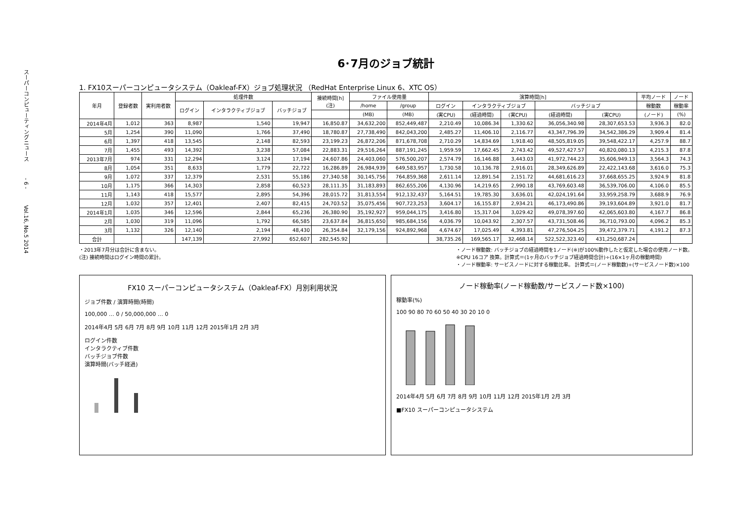スーパーコンピューティングニュース　　　- 6 -　　　Vol.16, No.5 2014
6･7月のジョブ統計
1. FX10スーパーコンピュータシステム（Oakleaf-FX）ジョブ処理状況 （RedHat Enterprise Linux 6、XTC OS）
| 年月 | 登録者数 | 実利用者数 | 処理件数 | | | 接続時間[h] (注) | ファイル使用量 | | 演算時間[h] | | | | | 平均ノード | ノード |
| --- | --- | --- | --- | --- | --- | --- | --- | --- | --- | --- | --- | --- | --- | --- | --- |
| | | | ログイン | インタラクティブジョブ | バッチジョブ | | /home | /group | ログイン | インタラクティブジョブ | | バッチジョブ | | 稼動数 | 稼動率 |
| | | | | | | | (MB) | (MB) | (実CPU) | (経過時間) | (実CPU) | (経過時間) | (実CPU) | (ノード) | (%) |
| 2014年4月 | 1,012 | 363 | 8,987 | 1,540 | 19,947 | 16,850.87 | 34,632,200 | 852,449,487 | 2,210.49 | 10,086.34 | 1,330.62 | 36,056,340.98 | 28,307,653.53 | 3,936.3 | 82.0 |
| 5月 | 1,254 | 390 | 11,090 | 1,766 | 37,490 | 18,780.87 | 27,738,490 | 842,043,200 | 2,485.27 | 11,406.10 | 2,116.77 | 43,347,796.39 | 34,542,386.29 | 3,909.4 | 81.4 |
| 6月 | 1,397 | 418 | 13,545 | 2,148 | 82,593 | 23,199.23 | 26,872,206 | 871,678,708 | 2,710.29 | 14,834.69 | 1,918.40 | 48,505,819.05 | 39,548,422.17 | 4,257.9 | 88.7 |
| 7月 | 1,455 | 493 | 14,392 | 3,238 | 57,084 | 22,883.31 | 29,516,264 | 887,191,245 | 1,959.59 | 17,662.45 | 2,743.42 | 49,527,427.57 | 40,820,080.13 | 4,215.3 | 87.8 |
| 2013年7月 | 974 | 331 | 12,294 | 3,124 | 17,194 | 24,607.86 | 24,403,060 | 576,500,207 | 2,574.79 | 16,146.88 | 3,443.03 | 41,972,744.23 | 35,606,949.13 | 3,564.3 | 74.3 |
| 8月 | 1,054 | 351 | 8,633 | 1,779 | 22,722 | 16,286.89 | 26,984,939 | 649,583,957 | 1,730.58 | 10,136.78 | 2,916.01 | 28,349,626.89 | 22,422,143.68 | 3,616.0 | 75.3 |
| 9月 | 1,072 | 337 | 12,379 | 2,531 | 55,186 | 27,340.58 | 30,145,756 | 764,859,368 | 2,611.14 | 12,891.54 | 2,151.72 | 44,681,616.23 | 37,668,655.25 | 3,924.9 | 81.8 |
| 10月 | 1,175 | 366 | 14,303 | 2,858 | 60,523 | 28,111.35 | 31,183,893 | 862,655,206 | 4,130.96 | 14,219.65 | 2,990.18 | 43,769,603.48 | 36,539,706.00 | 4,106.0 | 85.5 |
| 11月 | 1,143 | 418 | 15,577 | 2,895 | 54,396 | 28,015.72 | 31,813,554 | 912,132,437 | 5,164.51 | 19,785.30 | 3,636.01 | 42,024,191.64 | 33,959,258.79 | 3,688.9 | 76.9 |
| 12月 | 1,032 | 357 | 12,401 | 2,407 | 82,415 | 24,703.52 | 35,075,456 | 907,723,253 | 3,604.17 | 16,155.87 | 2,934.21 | 46,173,490.86 | 39,193,604.89 | 3,921.0 | 81.7 |
| 2014年1月 | 1,035 | 346 | 12,596 | 2,844 | 65,236 | 26,380.90 | 35,192,927 | 959,044,175 | 3,416.80 | 15,317.04 | 3,029.42 | 49,078,397.60 | 42,065,603.80 | 4,167.7 | 86.8 |
| 2月 | 1,030 | 319 | 11,096 | 1,792 | 66,585 | 23,637.84 | 36,815,650 | 985,684,156 | 4,036.79 | 10,043.92 | 2,307.57 | 43,731,508.46 | 36,710,793.00 | 4,096.2 | 85.3 |
| 3月 | 1,132 | 326 | 12,140 | 2,194 | 48,430 | 26,354.84 | 32,179,156 | 924,892,968 | 4,674.67 | 17,025.49 | 4,393.81 | 47,276,504.25 | 39,472,379.71 | 4,191.2 | 87.3 |
| 合計 | | | 147,139 | 27,992 | 652,607 | 282,545.92 | | | 38,735.26 | 169,565.17 | 32,468.14 | 522,522,323.40 | 431,250,687.24 | | |
・2013年7月分は合計に含まない。
(注) 接続時間はログイン時間の累計。
・ノード稼動数: バッチジョブの経過時間を1ノード(※)が100%動作したと仮定した場合の使用ノード数。
※CPU 16コア 換算。計算式＝(1ヶ月のバッチジョブ経過時間合計)÷(16×1ヶ月の稼動時間)
・ノード稼動率: サービスノードに対する稼動比率。 計算式＝(ノード稼動数)÷(サービスノード数)×100
FX10 スーパーコンピュータシステム（Oakleaf-FX）月別利用状況
ジョブ件数 / 演算時間(時間)
100,000 … 0 / 50,000,000 … 0
2014年4月 5月 6月 7月 8月 9月 10月 11月 12月 2015年1月 2月 3月
ログイン件数
インタラクティブ件数
バッチジョブ件数
演算時間(バッチ経過)
ノード稼動率(ノード稼動数/サービスノード数×100)
稼動率(%)
100 90 80 70 60 50 40 30 20 10 0
2014年4月 5月 6月 7月 8月 9月 10月 11月 12月 2015年1月 2月 3月
■FX10 スーパーコンピュータシステム